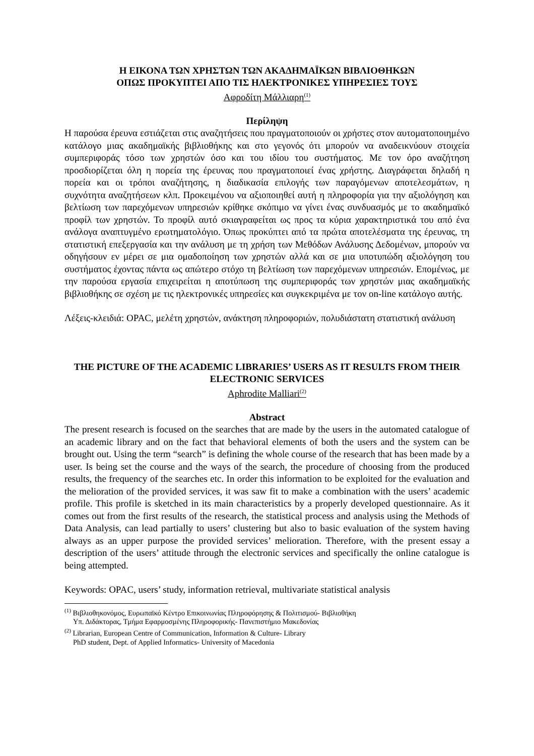Η ΕΙΚΟΝΑ ΤΩΝ ΧΡΗΣΤΩΝ ΤΩΝ ΑΚΑΔΗΜΑΪΚΩΝ ΒΙΒΛΙΟΘΗΚΩΝ
ΟΠΩΣ ΠΡΟΚΥΠΤΕΙ ΑΠΟ ΤΙΣ ΗΛΕΚΤΡΟΝΙΚΕΣ ΥΠΗΡΕΣΙΕΣ ΤΟΥΣ
Αφροδίτη Μάλλιαρη<sup>(1)</sup>
Περίληψη
Η παρούσα έρευνα εστιάζεται στις αναζητήσεις που πραγματοποιούν οι χρήστες στον αυτοματοποιημένο κατάλογο μιας ακαδημαϊκής βιβλιοθήκης και στο γεγονός ότι μπορούν να αναδεικνύουν στοιχεία συμπεριφοράς τόσο των χρηστών όσο και του ιδίου του συστήματος. Με τον όρο αναζήτηση προσδιορίζεται όλη η πορεία της έρευνας που πραγματοποιεί ένας χρήστης. Διαγράφεται δηλαδή η πορεία και οι τρόποι αναζήτησης, η διαδικασία επιλογής των παραγόμενων αποτελεσμάτων, η συχνότητα αναζητήσεων κλπ. Προκειμένου να αξιοποιηθεί αυτή η πληροφορία για την αξιολόγηση και βελτίωση των παρεχόμενων υπηρεσιών κρίθηκε σκόπιμο να γίνει ένας συνδυασμός με το ακαδημαϊκό προφίλ των χρηστών. Το προφίλ αυτό σκιαγραφείται ως προς τα κύρια χαρακτηριστικά του από ένα ανάλογα αναπτυγμένο ερωτηματολόγιο. Όπως προκύπτει από τα πρώτα αποτελέσματα της έρευνας, τη στατιστική επεξεργασία και την ανάλυση με τη χρήση των Μεθόδων Ανάλυσης Δεδομένων, μπορούν να οδηγήσουν εν μέρει σε μια ομαδοποίηση των χρηστών αλλά και σε μια υποτυπώδη αξιολόγηση του συστήματος έχοντας πάντα ως απώτερο στόχο τη βελτίωση των παρεχόμενων υπηρεσιών. Επομένως, με την παρούσα εργασία επιχειρείται η αποτύπωση της συμπεριφοράς των χρηστών μιας ακαδημαϊκής βιβλιοθήκης σε σχέση με τις ηλεκτρονικές υπηρεσίες και συγκεκριμένα με τον on-line κατάλογο αυτής.
Λέξεις-κλειδιά: OPAC, μελέτη χρηστών, ανάκτηση πληροφοριών, πολυδιάστατη στατιστική ανάλυση
THE PICTURE OF THE ACADEMIC LIBRARIES’ USERS AS IT RESULTS FROM THEIR ELECTRONIC SERVICES
Aphrodite Malliari<sup>(2)</sup>
Abstract
The present research is focused on the searches that are made by the users in the automated catalogue of an academic library and on the fact that behavioral elements of both the users and the system can be brought out. Using the term “search” is defining the whole course of the research that has been made by a user. Is being set the course and the ways of the search, the procedure of choosing from the produced results, the frequency of the searches etc. In order this information to be exploited for the evaluation and the melioration of the provided services, it was saw fit to make a combination with the users’ academic profile. This profile is sketched in its main characteristics by a properly developed questionnaire. As it comes out from the first results of the research, the statistical process and analysis using the Methods of Data Analysis, can lead partially to users’ clustering but also to basic evaluation of the system having always as an upper purpose the provided services’ melioration. Therefore, with the present essay a description of the users’ attitude through the electronic services and specifically the online catalogue is being attempted.
Keywords: OPAC, users’ study, information retrieval, multivariate statistical analysis
<sup>(1)</sup> Βιβλιοθηκονόμος, Ευρωπαϊκό Κέντρο Επικοινωνίας Πληροφόρησης & Πολιτισμού- Βιβλιοθήκη
Υπ. Διδάκτορας, Τμήμα Εφαρμοσμένης Πληροφορικής- Πανεπιστήμιο Μακεδονίας
<sup>(2)</sup> Librarian, European Centre of Communication, Information & Culture- Library
PhD student, Dept. of Applied Informatics- University of Macedonia